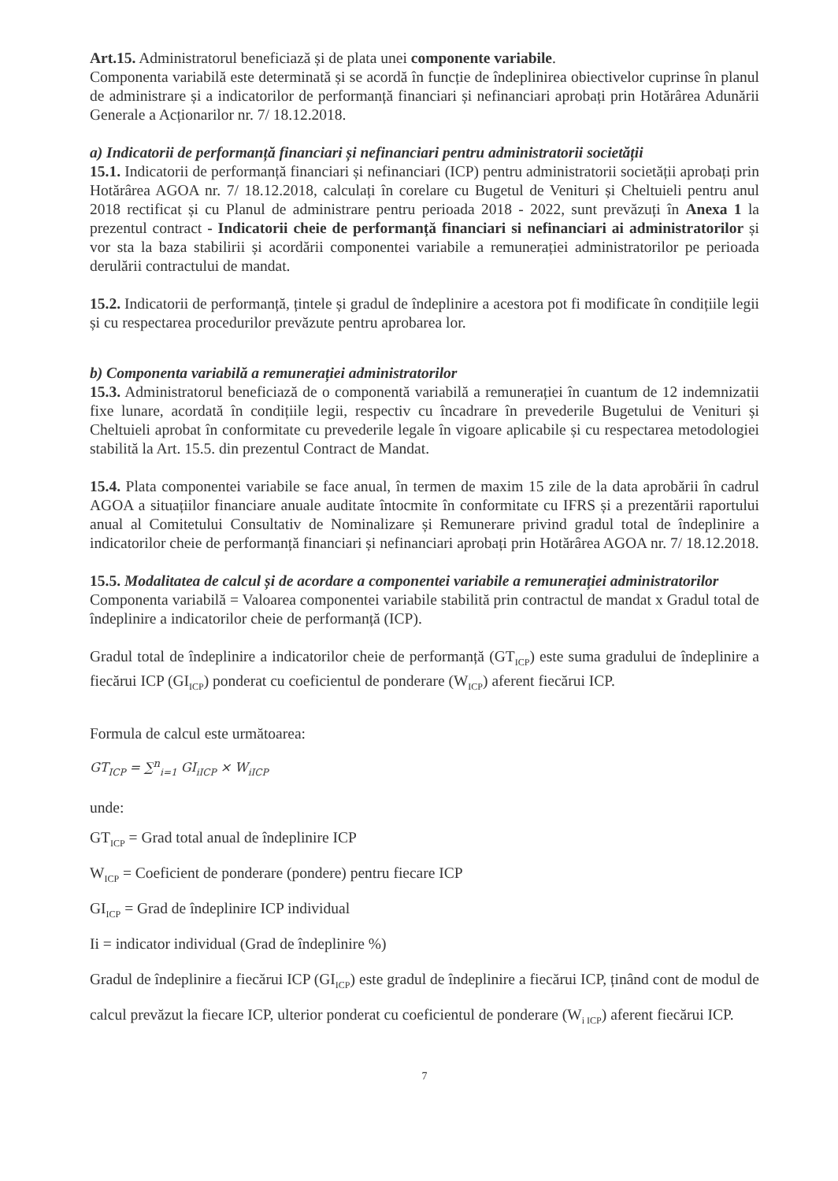Art.15. Administratorul beneficiază și de plata unei componente variabile.
Componenta variabilă este determinată și se acordă în funcție de îndeplinirea obiectivelor cuprinse în planul de administrare și a indicatorilor de performanță financiari și nefinanciari aprobați prin Hotărârea Adunării Generale a Acționarilor nr. 7/ 18.12.2018.
a) Indicatorii de performanță financiari și nefinanciari pentru administratorii societății
15.1. Indicatorii de performanță financiari și nefinanciari (ICP) pentru administratorii societății aprobați prin Hotărârea AGOA nr. 7/ 18.12.2018, calculați în corelare cu Bugetul de Venituri și Cheltuieli pentru anul 2018 rectificat și cu Planul de administrare pentru perioada 2018 - 2022, sunt prevăzuți în Anexa 1 la prezentul contract - Indicatorii cheie de performanță financiari si nefinanciari ai administratorilor și vor sta la baza stabilirii și acordării componentei variabile a remunerației administratorilor pe perioada derulării contractului de mandat.
15.2. Indicatorii de performanță, țintele și gradul de îndeplinire a acestora pot fi modificate în condițiile legii și cu respectarea procedurilor prevăzute pentru aprobarea lor.
b) Componenta variabilă a remunerației administratorilor
15.3. Administratorul beneficiază de o componentă variabilă a remunerației în cuantum de 12 indemnizatii fixe lunare, acordată în condițiile legii, respectiv cu încadrare în prevederile Bugetului de Venituri și Cheltuieli aprobat în conformitate cu prevederile legale în vigoare aplicabile și cu respectarea metodologiei stabilită la Art. 15.5. din prezentul Contract de Mandat.
15.4. Plata componentei variabile se face anual, în termen de maxim 15 zile de la data aprobării în cadrul AGOA a situațiilor financiare anuale auditate întocmite în conformitate cu IFRS și a prezentării raportului anual al Comitetului Consultativ de Nominalizare și Remunerare privind gradul total de îndeplinire a indicatorilor cheie de performanță financiari și nefinanciari aprobați prin Hotărârea AGOA nr. 7/ 18.12.2018.
15.5. Modalitatea de calcul și de acordare a componentei variabile a remunerației administratorilor
Componenta variabilă = Valoarea componentei variabile stabilită prin contractul de mandat x Gradul total de îndeplinire a indicatorilor cheie de performanță (ICP).
Gradul total de îndeplinire a indicatorilor cheie de performanță (GT<sub>ICP</sub>) este suma gradului de îndeplinire a fiecărui ICP (GI<sub>ICP</sub>) ponderat cu coeficientul de ponderare (W<sub>ICP</sub>) aferent fiecărui ICP.
Formula de calcul este următoarea:
GT<sub>ICP</sub> = ∑<sup>n</sup><sub>i=1</sub> GI<sub>iICP</sub> × W<sub>iICP</sub>
unde:
GT<sub>ICP</sub> = Grad total anual de îndeplinire ICP
W<sub>ICP</sub> = Coeficient de ponderare (pondere) pentru fiecare ICP
GI<sub>ICP</sub> = Grad de îndeplinire ICP individual
Ii = indicator individual (Grad de îndeplinire %)
Gradul de îndeplinire a fiecărui ICP (GI<sub>ICP</sub>) este gradul de îndeplinire a fiecărui ICP, ținând cont de modul de calcul prevăzut la fiecare ICP, ulterior ponderat cu coeficientul de ponderare (W<sub>i ICP</sub>) aferent fiecărui ICP.
7